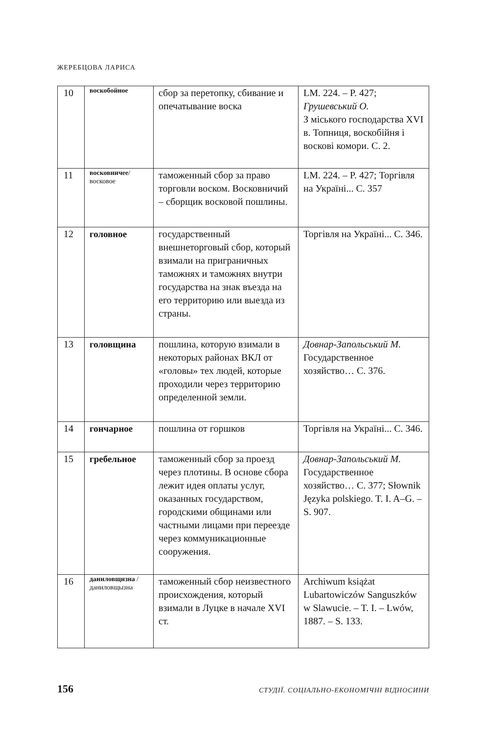ЖЕРЕБЦОВА ЛАРИСА
| 10 | воскобойное | сбор за перетопку, сбивание и опечатывание воска | LM. 224. – P. 427; Грушевський О. З міського господарства XVI в. Топниця, воскобійня і воскові комори. С. 2. |
| 11 | восковничее / восковое | таможенный сбор за право торговли воском. Восковничий – сборщик восковой пошлины. | LM. 224. – P. 427; Торгівля на Україні... С. 357 |
| 12 | головное | государственный внешнеторговый сбор, который взимали на приграничных таможнях и таможнях внутри государства на знак въезда на его территорию или выезда из страны. | Торгівля на Україні... С. 346. |
| 13 | головщина | пошлина, которую взимали в некоторых районах ВКЛ от «головы» тех людей, которые проходили через территорию определенной земли. | Довнар-Запольський М. Государственное хозяйство… С. 376. |
| 14 | гончарное | пошлина от горшков | Торгівля на Україні... С. 346. |
| 15 | гребельное | таможенный сбор за проезд через плотины. В основе сбора лежит идея оплаты услуг, оказанных государством, городскими общинами или частными лицами при переезде через коммуникационные сооружения. | Довнар-Запольський М. Государственное хозяйство… С. 377; Słownik Języka polskiego. T. I. A–G. – S. 907. |
| 16 | даниловщизна / даниловщызна | таможенный сбор неизвестного происхождения, который взимали в Луцке в начале XVI ст. | Archiwum książat Lubartowiczów Sanguszków w Slawucie. – T. I. – Lwów, 1887. – S. 133. |
156 СТУДІЇ. СОЦІАЛЬНО-ЕКОНОМІЧНІ ВІДНОСИНИ